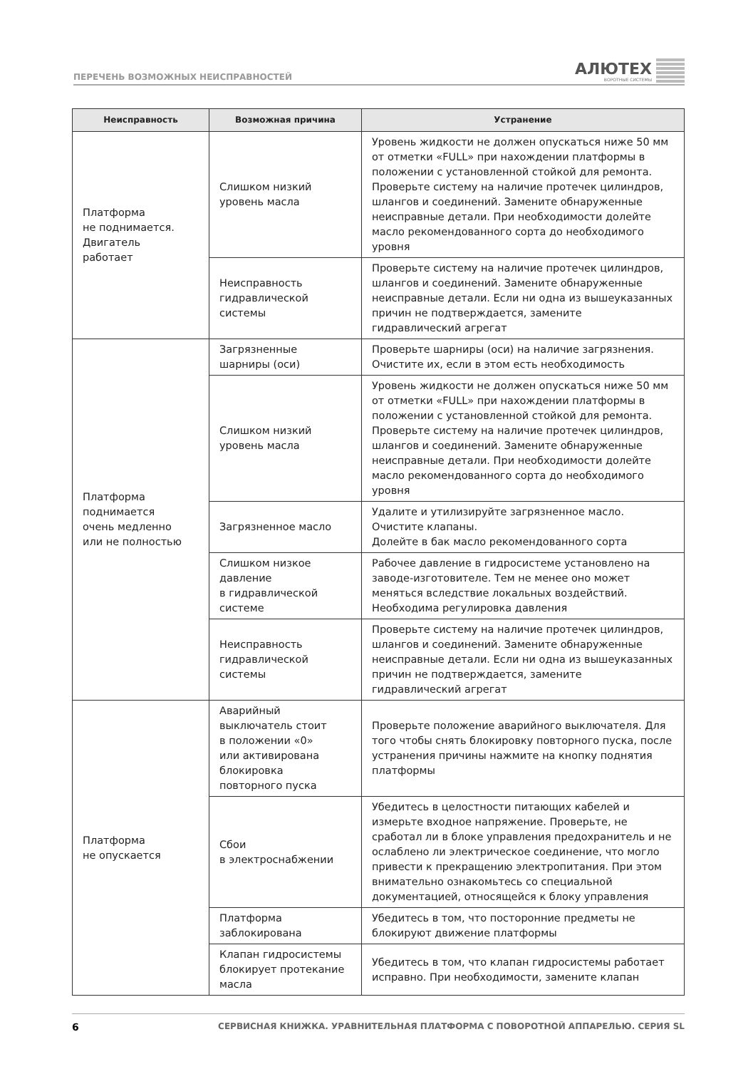ПЕРЕЧЕНЬ ВОЗМОЖНЫХ НЕИСПРАВНОСТЕЙ
АЛЮТЕХ
ВОРОТНЫЕ СИСТЕМЫ
| Неисправность | Возможная причина | Устранение |
| --- | --- | --- |
| Платформа не поднимается. Двигатель работает | Слишком низкий уровень масла | Уровень жидкости не должен опускаться ниже 50 мм от отметки «FULL» при нахождении платформы в положении с установленной стойкой для ремонта. Проверьте систему на наличие протечек цилиндров, шлангов и соединений. Замените обнаруженные неисправные детали. При необходимости долейте масло рекомендованного сорта до необходимого уровня |
| | Неисправность гидравлической системы | Проверьте систему на наличие протечек цилиндров, шлангов и соединений. Замените обнаруженные неисправные детали. Если ни одна из вышеуказанных причин не подтверждается, замените гидравлический агрегат |
| Платформа поднимается очень медленно или не полностью | Загрязненные шарниры (оси) | Проверьте шарниры (оси) на наличие загрязнения. Очистите их, если в этом есть необходимость |
| | Слишком низкий уровень масла | Уровень жидкости не должен опускаться ниже 50 мм от отметки «FULL» при нахождении платформы в положении с установленной стойкой для ремонта. Проверьте систему на наличие протечек цилиндров, шлангов и соединений. Замените обнаруженные неисправные детали. При необходимости долейте масло рекомендованного сорта до необходимого уровня |
| | Загрязненное масло | Удалите и утилизируйте загрязненное масло. Очистите клапаны. Долейте в бак масло рекомендованного сорта |
| | Слишком низкое давление в гидравлической системе | Рабочее давление в гидросистеме установлено на заводе-изготовителе. Тем не менее оно может меняться вследствие локальных воздействий. Необходима регулировка давления |
| | Неисправность гидравлической системы | Проверьте систему на наличие протечек цилиндров, шлангов и соединений. Замените обнаруженные неисправные детали. Если ни одна из вышеуказанных причин не подтверждается, замените гидравлический агрегат |
| Платформа не опускается | Аварийный выключатель стоит в положении «0» или активирована блокировка повторного пуска | Проверьте положение аварийного выключателя. Для того чтобы снять блокировку повторного пуска, после устранения причины нажмите на кнопку поднятия платформы |
| | Сбои в электроснабжении | Убедитесь в целостности питающих кабелей и измерьте входное напряжение. Проверьте, не сработал ли в блоке управления предохранитель и не ослаблено ли электрическое соединение, что могло привести к прекращению электропитания. При этом внимательно ознакомьтесь со специальной документацией, относящейся к блоку управления |
| | Платформа заблокирована | Убедитесь в том, что посторонние предметы не блокируют движение платформы |
| | Клапан гидросистемы блокирует протекание масла | Убедитесь в том, что клапан гидросистемы работает исправно. При необходимости, замените клапан |
6 СЕРВИСНАЯ КНИЖКА. УРАВНИТЕЛЬНАЯ ПЛАТФОРМА С ПОВОРОТНОЙ АППАРЕЛЬЮ. СЕРИЯ SL